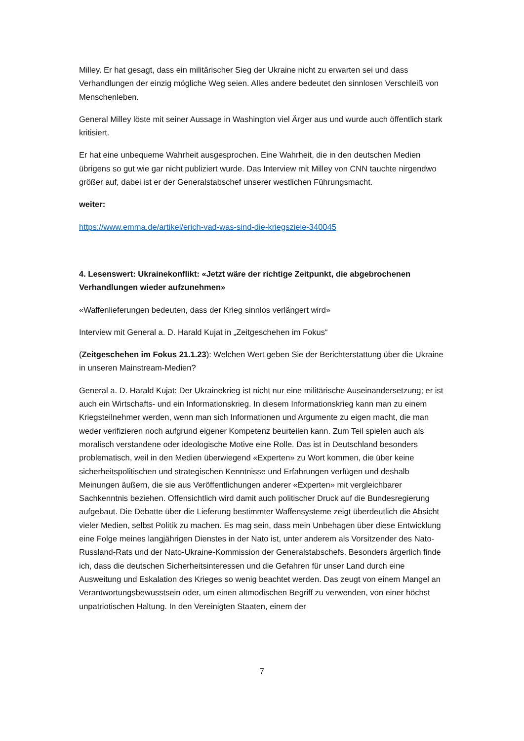Milley. Er hat gesagt, dass ein militärischer Sieg der Ukraine nicht zu erwarten sei und dass Verhandlungen der einzig mögliche Weg seien. Alles andere bedeutet den sinnlosen Verschleiß von Menschenleben.
General Milley löste mit seiner Aussage in Washington viel Ärger aus und wurde auch öffentlich stark kritisiert.
Er hat eine unbequeme Wahrheit ausgesprochen. Eine Wahrheit, die in den deutschen Medien übrigens so gut wie gar nicht publiziert wurde. Das Interview mit Milley von CNN tauchte nirgendwo größer auf, dabei ist er der Generalstabschef unserer westlichen Führungsmacht.
weiter:
https://www.emma.de/artikel/erich-vad-was-sind-die-kriegsziele-340045
4. Lesenswert: Ukrainekonflikt: «Jetzt wäre der richtige Zeitpunkt, die abgebrochenen Verhandlungen wieder aufzunehmen»
«Waffenlieferungen bedeuten, dass der Krieg sinnlos verlängert wird»
Interview mit General a. D. Harald Kujat in „Zeitgeschehen im Fokus“
(Zeitgeschehen im Fokus 21.1.23): Welchen Wert geben Sie der Berichterstattung über die Ukraine in unseren Mainstream-Medien?
General a. D. Harald Kujat: Der Ukrainekrieg ist nicht nur eine militärische Auseinandersetzung; er ist auch ein Wirtschafts- und ein Informationskrieg. In diesem Informationskrieg kann man zu einem Kriegsteilnehmer werden, wenn man sich Informationen und Argumente zu eigen macht, die man weder verifizieren noch aufgrund eigener Kompetenz beurteilen kann. Zum Teil spielen auch als moralisch verstandene oder ideologische Motive eine Rolle. Das ist in Deutschland besonders problematisch, weil in den Medien überwiegend «Experten» zu Wort kommen, die über keine sicherheitspolitischen und strategischen Kenntnisse und Erfahrungen verfügen und deshalb Meinungen äußern, die sie aus Veröffentlichungen anderer «Experten» mit vergleichbarer Sachkenntnis beziehen. Offensichtlich wird damit auch politischer Druck auf die Bundesregierung aufgebaut. Die Debatte über die Lieferung bestimmter Waffensysteme zeigt überdeutlich die Absicht vieler Medien, selbst Politik zu machen. Es mag sein, dass mein Unbehagen über diese Entwicklung eine Folge meines langjährigen Dienstes in der Nato ist, unter anderem als Vorsitzender des Nato-Russland-Rats und der Nato-Ukraine-Kommission der Generalstabschefs. Besonders ärgerlich finde ich, dass die deutschen Sicherheitsinteressen und die Gefahren für unser Land durch eine Ausweitung und Eskalation des Krieges so wenig beachtet werden. Das zeugt von einem Mangel an Verantwortungsbewusstsein oder, um einen altmodischen Begriff zu verwenden, von einer höchst unpatriotischen Haltung. In den Vereinigten Staaten, einem der
7